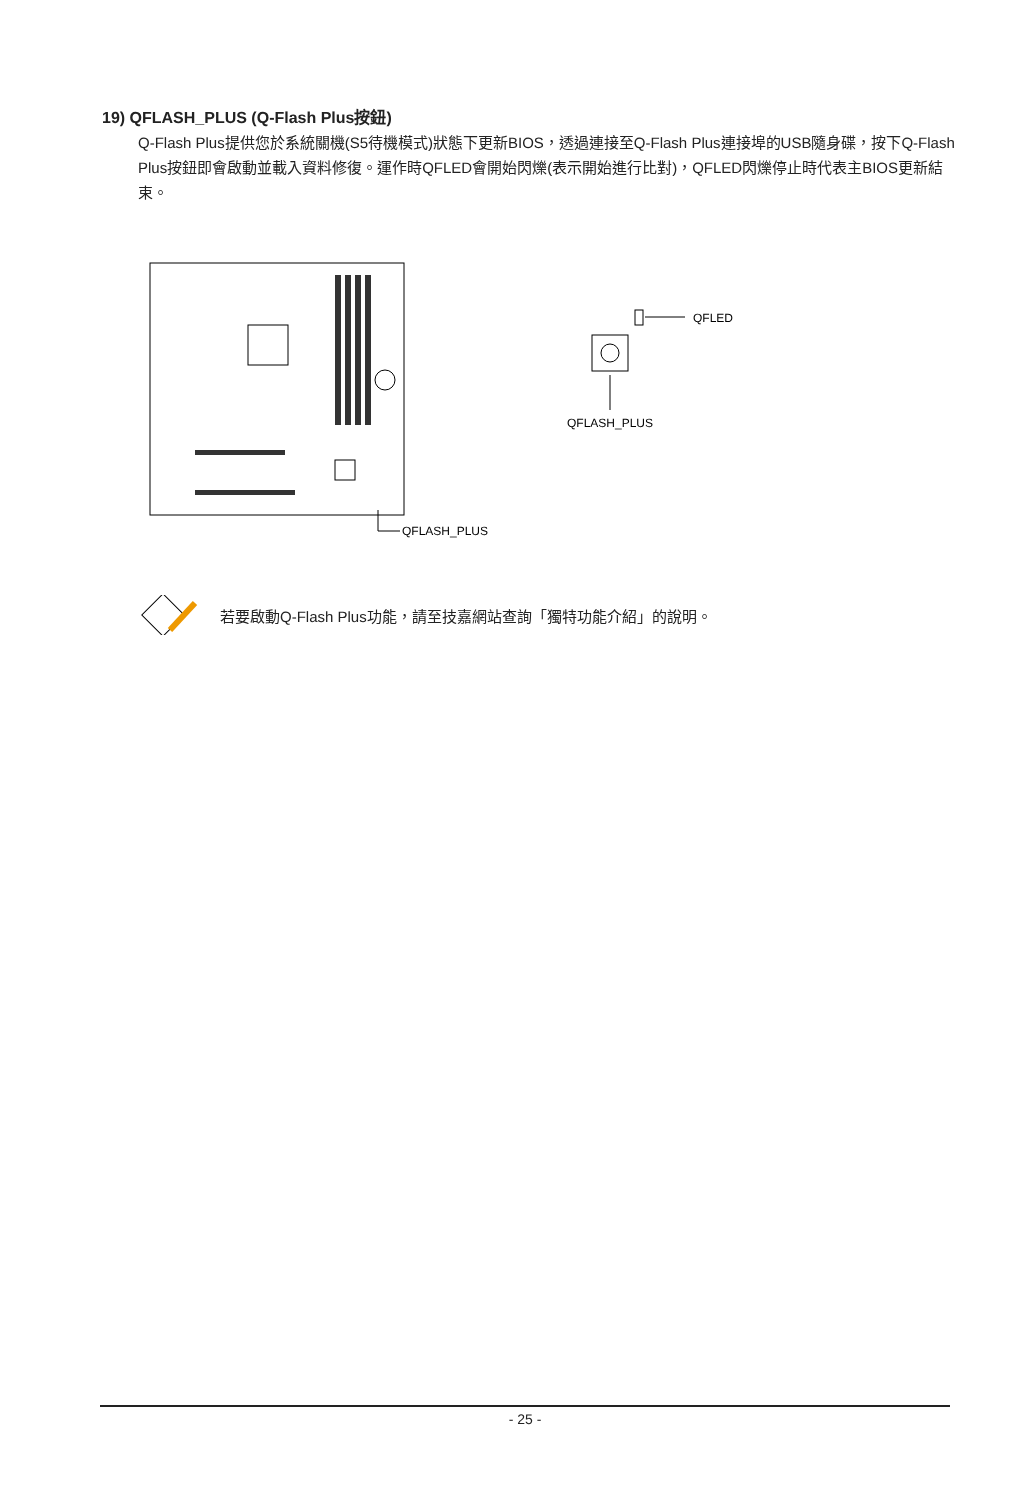19) QFLASH_PLUS (Q-Flash Plus按鈕)
Q-Flash Plus提供您於系統關機(S5待機模式)狀態下更新BIOS，透過連接至Q-Flash Plus連接埠的USB隨身碟，按下Q-Flash Plus按鈕即會啟動並載入資料修復。運作時QFLED會開始閃爍(表示開始進行比對)，QFLED閃爍停止時代表主BIOS更新結束。
QFLASH_PLUS
QFLED
QFLASH_PLUS
若要啟動Q-Flash Plus功能，請至技嘉網站查詢「獨特功能介紹」的說明。
- 25 -